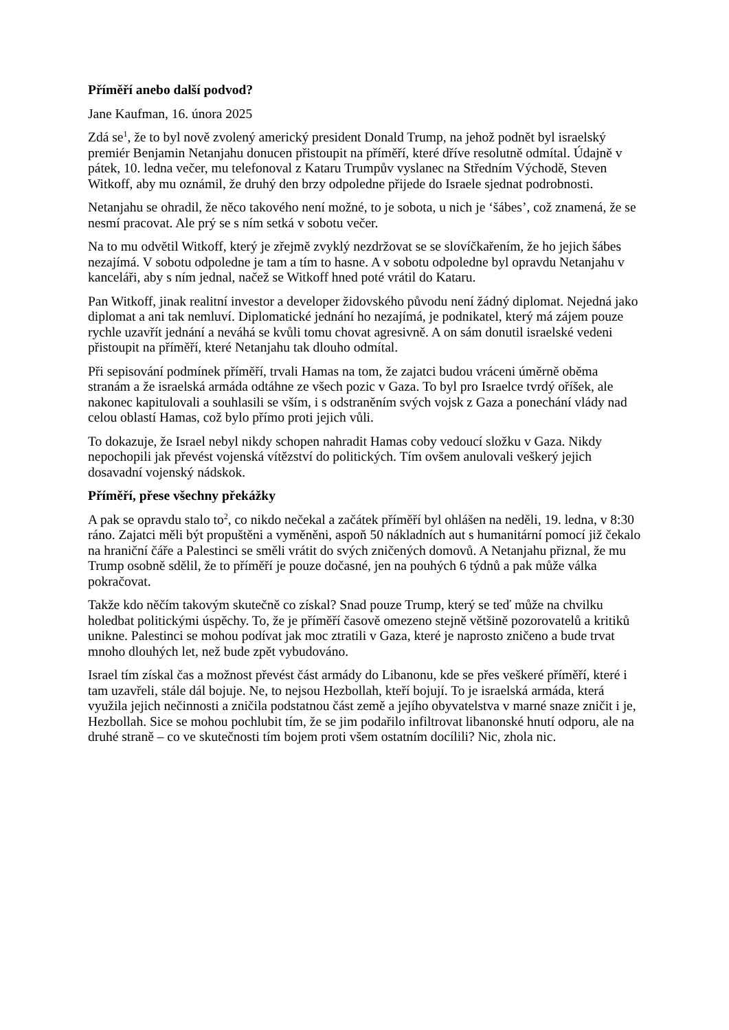Příměří anebo další podvod?
Jane Kaufman, 16. února 2025
Zdá se<sup>1</sup>, že to byl nově zvolený americký president Donald Trump, na jehož podnět byl israelský premiér Benjamin Netanjahu donucen přistoupit na příměří, které dříve resolutně odmítal. Údajně v pátek, 10. ledna večer, mu telefonoval z Kataru Trumpův vyslanec na Středním Východě, Steven Witkoff, aby mu oznámil, že druhý den brzy odpoledne přijede do Israele sjednat podrobnosti.
Netanjahu se ohradil, že něco takového není možné, to je sobota, u nich je ‘šábes’, což znamená, že se nesmí pracovat. Ale prý se s ním setká v sobotu večer.
Na to mu odvětil Witkoff, který je zřejmě zvyklý nezdržovat se se slovíčkařením, že ho jejich šábes nezajímá. V sobotu odpoledne je tam a tím to hasne. A v sobotu odpoledne byl opravdu Netanjahu v kanceláři, aby s ním jednal, načež se Witkoff hned poté vrátil do Kataru.
Pan Witkoff, jinak realitní investor a developer židovského původu není žádný diplomat. Nejedná jako diplomat a ani tak nemluví. Diplomatické jednání ho nezajímá, je podnikatel, který má zájem pouze rychle uzavřít jednání a neváhá se kvůli tomu chovat agresivně. A on sám donutil israelské vedeni přistoupit na příměří, které Netanjahu tak dlouho odmítal.
Při sepisování podmínek příměří, trvali Hamas na tom, že zajatci budou vráceni úměrně oběma stranám a že israelská armáda odtáhne ze všech pozic v Gaza. To byl pro Israelce tvrdý oříšek, ale nakonec kapitulovali a souhlasili se vším, i s odstraněním svých vojsk z Gaza a ponechání vlády nad celou oblastí Hamas, což bylo přímo proti jejich vůli.
To dokazuje, že Israel nebyl nikdy schopen nahradit Hamas coby vedoucí složku v Gaza. Nikdy nepochopili jak převést vojenská vítězství do politických. Tím ovšem anulovali veškerý jejich dosavadní vojenský nádskok.
Příměří, přese všechny překážky
A pak se opravdu stalo to<sup>2</sup>, co nikdo nečekal a začátek příměří byl ohlášen na neděli, 19. ledna, v 8:30 ráno. Zajatci měli být propuštěni a vyměněni, aspoň 50 nákladních aut s humanitární pomocí již čekalo na hraniční čáře a Palestinci se směli vrátit do svých zničených domovů. A Netanjahu přiznal, že mu Trump osobně sdělil, že to příměří je pouze dočasné, jen na pouhých 6 týdnů a pak může válka pokračovat.
Takže kdo něčím takovým skutečně co získal? Snad pouze Trump, který se teď může na chvilku holedbat politickými úspěchy. To, že je příměří časově omezeno stejně většině pozorovatelů a kritiků unikne. Palestinci se mohou podívat jak moc ztratili v Gaza, které je naprosto zničeno a bude trvat mnoho dlouhých let, než bude zpět vybudováno.
Israel tím získal čas a možnost převést část armády do Libanonu, kde se přes veškeré příměří, které i tam uzavřeli, stále dál bojuje. Ne, to nejsou Hezbollah, kteří bojují. To je israelská armáda, která využila jejich nečinnosti a zničila podstatnou část země a jejího obyvatelstva v marné snaze zničit i je, Hezbollah. Sice se mohou pochlubit tím, že se jim podařilo infiltrovat libanonské hnutí odporu, ale na druhé straně – co ve skutečnosti tím bojem proti všem ostatním docílili? Nic, zhola nic.